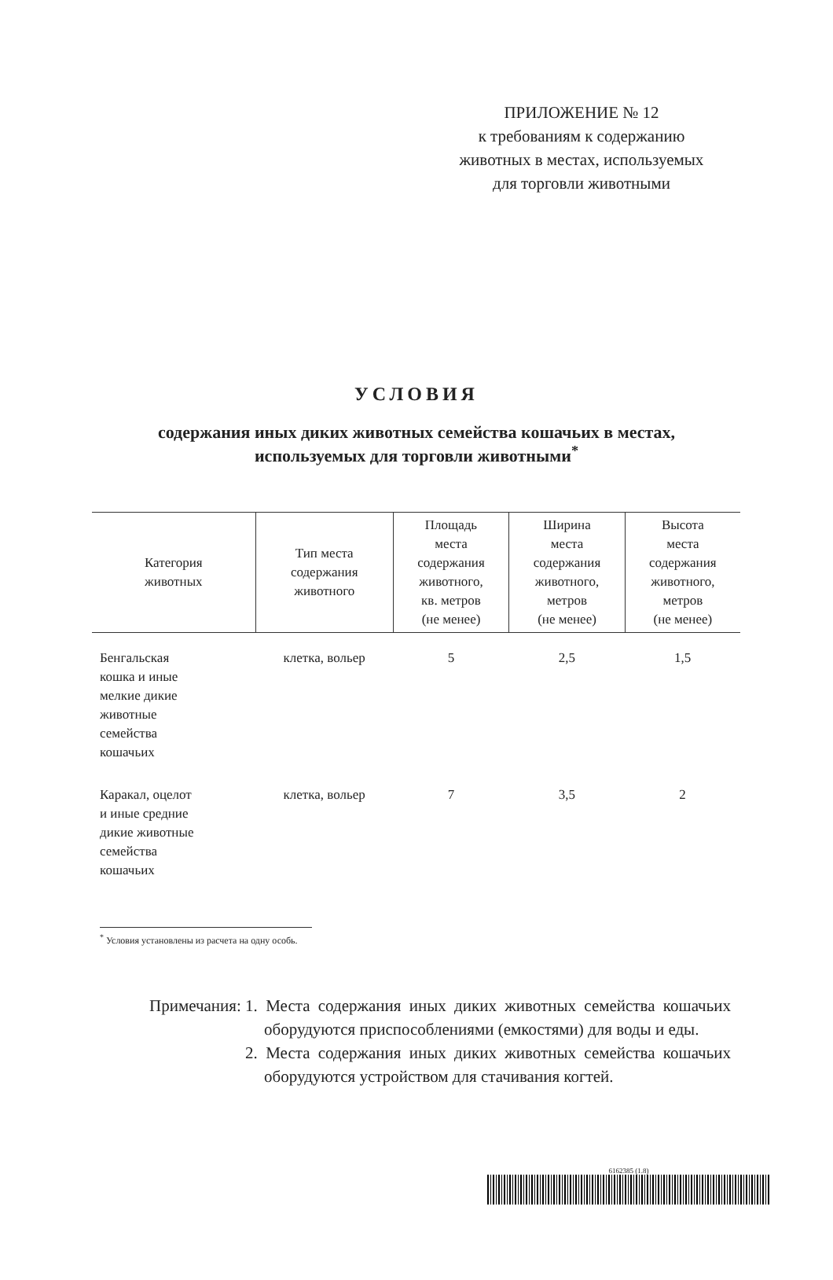ПРИЛОЖЕНИЕ № 12
к требованиям к содержанию
животных в местах, используемых
для торговли животными
УСЛОВИЯ
содержания иных диких животных семейства кошачьих в местах,
используемых для торговли животными<sup>*</sup>
| Категория животных | Тип места содержания животного | Площадь места содержания животного, кв. метров (не менее) | Ширина места содержания животного, метров (не менее) | Высота места содержания животного, метров (не менее) |
| --- | --- | --- | --- | --- |
| Бенгальская кошка и иные мелкие дикие животные семейства кошачьих | клетка, вольер | 5 | 2,5 | 1,5 |
| Каракал, оцелот и иные средние дикие животные семейства кошачьих | клетка, вольер | 7 | 3,5 | 2 |
<sup>*</sup> Условия установлены из расчета на одну особь.
Примечания: 1. Места содержания иных диких животных семейства кошачьих оборудуются приспособлениями (емкостями) для воды и еды.
2. Места содержания иных диких животных семейства кошачьих оборудуются устройством для стачивания когтей.
6162385 (1.8)